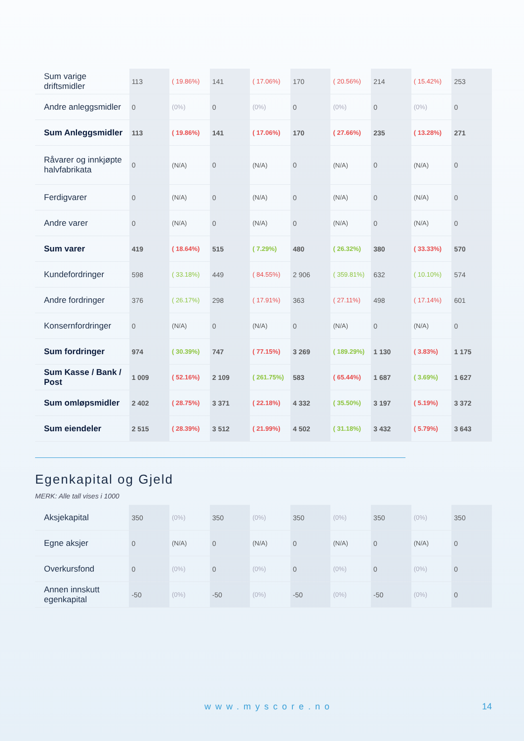| Sum varige driftsmidler | 113 | ( 19.86%) | 141 | ( 17.06%) | 170 | ( 20.56%) | 214 | ( 15.42%) | 253 |
| Andre anleggsmidler | 0 | (0%) | 0 | (0%) | 0 | (0%) | 0 | (0%) | 0 |
| Sum Anleggsmidler | 113 | ( 19.86%) | 141 | ( 17.06%) | 170 | ( 27.66%) | 235 | ( 13.28%) | 271 |
| Råvarer og innkjøpte halvfabrikata | 0 | (N/A) | 0 | (N/A) | 0 | (N/A) | 0 | (N/A) | 0 |
| Ferdigvarer | 0 | (N/A) | 0 | (N/A) | 0 | (N/A) | 0 | (N/A) | 0 |
| Andre varer | 0 | (N/A) | 0 | (N/A) | 0 | (N/A) | 0 | (N/A) | 0 |
| Sum varer | 419 | ( 18.64%) | 515 | ( 7.29%) | 480 | ( 26.32%) | 380 | ( 33.33%) | 570 |
| Kundefordringer | 598 | ( 33.18%) | 449 | ( 84.55%) | 2 906 | ( 359.81%) | 632 | ( 10.10%) | 574 |
| Andre fordringer | 376 | ( 26.17%) | 298 | ( 17.91%) | 363 | ( 27.11%) | 498 | ( 17.14%) | 601 |
| Konsernfordringer | 0 | (N/A) | 0 | (N/A) | 0 | (N/A) | 0 | (N/A) | 0 |
| Sum fordringer | 974 | ( 30.39%) | 747 | ( 77.15%) | 3 269 | ( 189.29%) | 1 130 | ( 3.83%) | 1 175 |
| Sum Kasse / Bank / Post | 1 009 | ( 52.16%) | 2 109 | ( 261.75%) | 583 | ( 65.44%) | 1 687 | ( 3.69%) | 1 627 |
| Sum omløpsmidler | 2 402 | ( 28.75%) | 3 371 | ( 22.18%) | 4 332 | ( 35.50%) | 3 197 | ( 5.19%) | 3 372 |
| Sum eiendeler | 2 515 | ( 28.39%) | 3 512 | ( 21.99%) | 4 502 | ( 31.18%) | 3 432 | ( 5.79%) | 3 643 |
Egenkapital og Gjeld
MERK: Alle tall vises i 1000
| Aksjekapital | 350 | (0%) | 350 | (0%) | 350 | (0%) | 350 | (0%) | 350 |
| Egne aksjer | 0 | (N/A) | 0 | (N/A) | 0 | (N/A) | 0 | (N/A) | 0 |
| Overkursfond | 0 | (0%) | 0 | (0%) | 0 | (0%) | 0 | (0%) | 0 |
| Annen innskutt egenkapital | -50 | (0%) | -50 | (0%) | -50 | (0%) | -50 | (0%) | 0 |
www.myscore.no 14